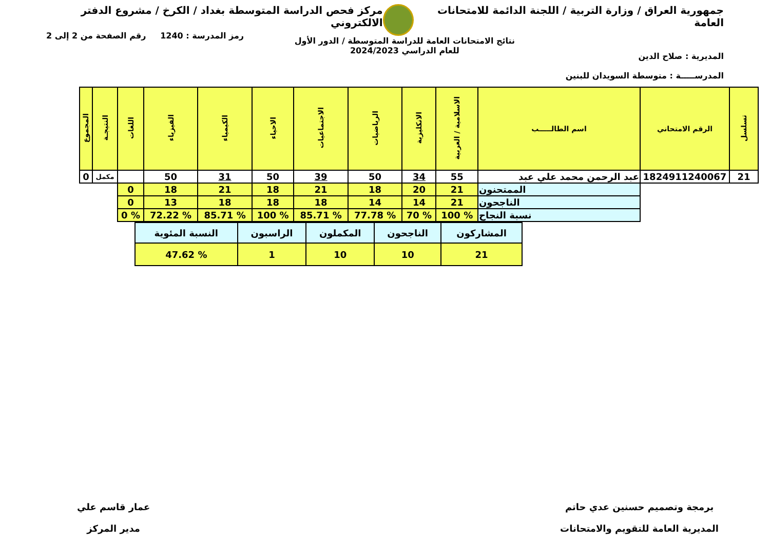جمهورية العراق / وزارة التربية / اللجنة الدائمة للامتحانات العامة
مركز فحص الدراسة المتوسطة بغداد / الكرخ / مشروع الدفتر الالكتروني
المديرية : صلاح الدين
المدرســـــة : متوسطة السويدان للبنين
نتائج الامتحانات العامة للدراسة المتوسطة / الدور الأول
للعام الدراسي 2024/2023
رمز المدرسة : 1240 رقم الصفحة من 2 إلى 2
| تسلسل | الرقم الامتحاني | اسم الطالـــــب | الاسلامية / العربية | الانكليزية | الرياضيات | الاجتماعيات | الاحياء | الكيمياء | الفيزياء | اللغات | النتيجـة | المجموع |
| --- | --- | --- | --- | --- | --- | --- | --- | --- | --- | --- | --- | --- |
| 21 | 1824911240067 | عبد الرحمن محمد علي عبد | 55 | 34 | 50 | 39 | 50 | 31 | 50 | | مكمل | 0 |
| | | الممتحنون | 21 | 20 | 18 | 21 | 18 | 21 | 18 | 0 | | |
| | | الناجحون | 21 | 14 | 14 | 18 | 18 | 18 | 13 | 0 | | |
| | | نسبة النجاح | % 100 | % 70 | % 77.78 | % 85.71 | % 100 | % 85.71 | % 72.22 | % 0 | | |
| المشاركون | الناجحون | المكملون | الراسبون | النسبة المئوية |
| 21 | 10 | 10 | 1 | % 47.62 |
برمجة وتصميم حسنين عدي حاتم
المديرية العامة للتقويم والامتحانات
عمار قاسم علي
مدير المركز